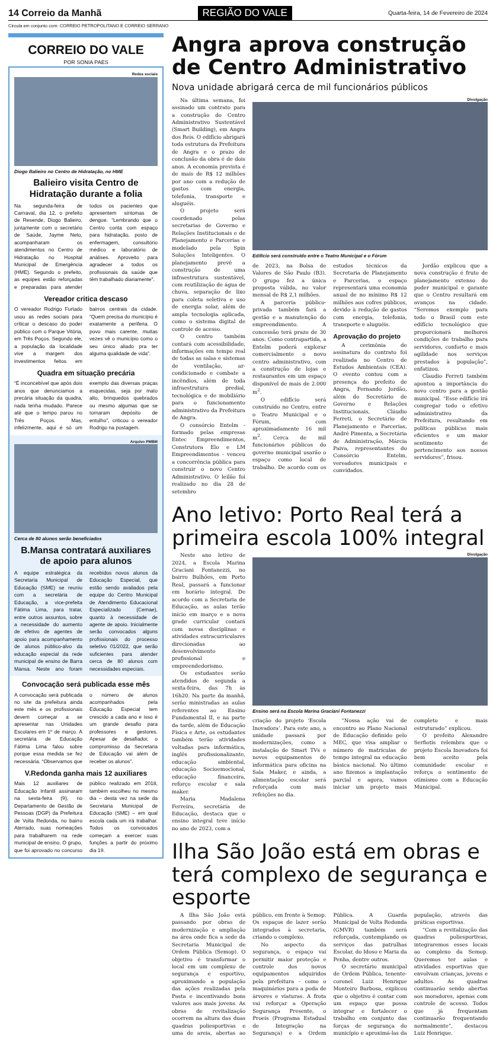14 Correio da Manhã REGIÃO DO VALE Quarta-feira, 14 de Fevereiro de 2024
Circula em conjunto com: CORREIO PETROPOLITANO E CORREIO SERRANO
CORREIO DO VALE
POR SONIA PAES
Redes sociais
Diogo Balieiro no Centro de Hidratação, no HME
Balieiro visita Centro de Hidratação durante a folia
Na segunda-feira de Carnaval, dia 12, o prefeito de Resende, Diogo Balieiro, juntamente com o secretário de Saúde, Jayme Neto, acompanharam os atendimentos no Centro de Hidratação no Hospital Municipal de Emergência (HME). Segundo o prefeito, as equipes estão reforçadas e preparadas para atender todos os pacientes que apresentem sintomas de dengue. “Lembrando que o Centro conta com espaço para hidratação, posto de enfermagem, consultório médico e laboratório de análises. Aproveito para agradecer a todos os profissionais da saúde que têm trabalhado diariamente”.
Vereador critica descaso
O vereador Rodrigo Furtado usou as redes sociais para criticar o descaso do poder público com o Parque Vitória, em Três Poços. Segundo ele, a população da localidade vive a margem dos investimentos feitos em bairros centrais da cidade. “Quem precisa do município é exatamente a periferia. O povo mais carente, muitas vezes vê o município como o seu único aliado pra ter alguma qualidade de vida”.
Quadra em situação precária
“É inconcebível que após dois anos que denunciamos a precária situação da quadra, nada tenha mudado. Parece até que o tempo parou no Três Poços. Mas, infelizmente, aqui é só um exemplo das diversas praças esquecidas, seja por mato alto, brinquedos quebrados ou mesmo algumas que se tornaram depósito de entulho”, criticou o vereador Rodrigo na postagem.
Arquivo PMBM
Cerca de 80 alunos serão beneficiados
B.Mansa contratará auxiliares de apoio para alunos
A equipe estratégica da Secretaria Municipal de Educação (SME) se reuniu com a secretária de Educação, a vice-prefeita Fátima Lima, para tratar, entre outros assuntos, sobre a necessidade do aumento de efetivo de agentes de apoio para acompanhamento de alunos público-alvo da educação especial da rede municipal de ensino de Barra Mansa. Neste ano foram recebidos novos alunos da Educação Especial, que estão sendo avaliados pela equipe do Centro Municipal de Atendimento Educacional Especializado (Cemae), quanto à necessidade de agente de apoio. Inicialmente serão convocados alguns profissionais do processo seletivo 01/2022, que serão suficientes para atender cerca de 80 alunos com necessidades especiais.
Convocação será publicada esse mês
A convocação será publicada no site da prefeitura ainda este mês e os profissionais devem começar a se apresentar nas Unidades Escolares em 1º de março. A secretária de Educação Fátima Lima falou sobre porque essa medida se fez necessária. “Observamos que o número de alunos acompanhados pela Educação Especial tem crescido a cada ano e isso é um grande desafio para professores e gestores. Apesar de desafiador, o compromisso da Secretaria de Educação vai além de receber os alunos”.
V.Redonda ganha mais 12 auxiliares
Mais 12 auxiliares de Educação Infantil assinaram na sexta-feira (9), no Departamento de Gestão de Pessoas (DGP) da Prefeitura de Volta Redonda, no bairro Aterrado, suas nomeações para trabalharem na rede municipal de ensino. O grupo, que foi aprovado no concurso público realizado em 2018, também escolheu no mesmo dia – desta vez na sede da Secretaria Municipal de Educação (SME) – em qual escola cada um irá trabalhar. Todos os convocados começam a exercer suas funções a partir do próximo dia 19.
Angra aprova construção de Centro Administrativo
Nova unidade abrigará cerca de mil funcionários públicos
Na última semana, foi assinado um contrato para a construção do Centro Administrativo Sustentável (Smart Building), em Angra dos Reis. O edifício abrigará toda estrutura da Prefeitura de Angra e o prazo de conclusão da obra é de dois anos. A economia prevista é de mais de R$ 12 milhões por ano com a redução de gastos com energia, telefonia, transporte e aluguéis.
O projeto será coordenado pelas secretarias de Governo e Relações Institucionais e de Planejamento e Parcerias e modelado pela Spin Soluções Inteligentes. O planejamento prevê a construção de uma infraestrutura sustentável, com reutilização de água de chuva, separação de lixo para coleta seletiva e uso de energia solar, além de ampla tecnologia aplicada, como o sistema digital de controle de acesso.
O centro também contará com acessibilidade, informações em tempo real de todas as salas e sistemas de ventilação, ar-condicionado e combate a incêndios, além de toda infraestrutura predial, tecnológica e de mobiliário para o funcionamento administrativo da Prefeitura de Angra.
O consórcio Entelm - formado pelas empresas Entec Empreendimentos, Construtora Elo e LM Empreendimentos - venceu a concorrência pública para construir o novo Centro Administrativo. O leilão foi realizado no dia 28 de setembro
Divulgação
Edifício será construído entre o Teatro Municipal e o Fórum
de 2023, na Bolsa de Valores de São Paulo (B3). O grupo fez a única proposta válida, no valor mensal de R$ 2,1 milhões.
A parceria público-privada também fará a gestão e a manutenção do empreendimento. A concessão terá prazo de 30 anos. Como contrapartida, a Entelm poderá explorar comercialmente o novo centro administrativo, com a construção de lojas e restaurantes em um espaço disponível de mais de 2.000 m<sup>2</sup>.
O edifício será construído no Centro, entre o Teatro Municipal e o Fórum, com aproximadamente 16 mil m<sup>2</sup>. Cerca de mil funcionários públicos do governo municipal usarão o espaço como local de trabalho. De acordo com os estudos técnicos da Secretaria de Planejamento e Parcerias, o espaço representará uma economia anual de no mínimo R$ 12 milhões aos cofres públicos, devido à redução de gastos com energia, telefonia, transporte e aluguéis.
Aprovação do projeto
A cerimônia de assinatura do contrato foi realizada no Centro de Estudos Ambientais (CEA). O evento contou com a presença do prefeito de Angra, Fernando Jordão, além do Secretário de Governo e Relações Institucionais, Cláudio Ferreti, o Secretário de Planejamento e Parcerias, André Pimenta, a Secretária de Administração, Márcia Paiva, representantes do Consórcio Entelm, vereadores municipais e convidados.
Jordão explicou que a nova construção é fruto de planejamento extenso do poder municipal e garante que o Centro resultará em avanços na cidade. “Seremos exemplo para todo o Brasil com este edifício tecnológico que proporcionará melhores condições de trabalho para servidores, conforto e mais agilidade nos serviços prestados à população”, enfatizou.
Claudio Ferreti também apontou a importância do novo centro para a gestão municipal. “Esse edifício irá congregar todo o efetivo administrativo da Prefeitura, resultando em políticas públicas mais eficientes e um maior sentimento de pertencimento aos nossos servidores”, frisou.
Ano letivo: Porto Real terá a primeira escola 100% integral
Neste ano letivo de 2024, a Escola Marina Graciani Fontanezzi, no bairro Bulhões, em Porto Real, passará a funcionar em horário integral. De acordo com a Secretaria de Educação, as aulas terão início em março e a nova grade curricular contará com novas disciplinas e atividades extracurriculares direcionadas ao desenvolvimento profissional e empreendedorismo.
Os estudantes serão atendidos de segunda a sexta-feira, das 7h às 16h20. Na parte da manhã, serão ministradas as aulas referentes ao Ensino Fundamental II, e na parte da tarde, além de Educação Física e Arte, os estudantes também terão atividades voltadas para informática, inglês profissionalizante, educação ambiental, educação Socioemocional, educação financeira, reforço escolar e sala maker.
Maria Madalena Ferreira, secretária de Educação, destaca que o ensino integral teve início no ano de 2023, com a
Divulgação
Ensino será na Escola Marina Graciani Fontanezzi
criação do projeto ‘Escola Inovadora’. Para este ano, a unidade passará por modernizações, como a instalação de Smart TVs e novos equipamentos de informática para oficina na Sala Maker, e ainda, a alimentação escolar será reforçada com mais refeições no dia.
“Nossa ação vai de encontro ao Plano Nacional de Educação definido pelo MEC, que visa ampliar o número de matrículas de tempo integral na educação básica nacional. No último ano fizemos a implantação parcial e agora, vamos iniciar um projeto mais completo e mais estruturado” explicou.
O prefeito Alexandre Serfiotis relembra que o projeto Escola Inovadora foi bem aceito pela comunidade escolar e reforça o sentimento de otimismo com a Educação Municipal.
Ilha São João está em obras e terá complexo de segurança e esporte
A Ilha São João está passando por obras de modernização e ampliação na área onde fica a sede da Secretaria Municipal de Ordem Pública (Semop). O objetivo é transformar o local em um complexo de segurança e esportivo, aproximando a população das ações realizadas pela Pasta e incentivando bons valores aos mais jovens. As obras de revitalização ocorrem na altura das duas quadras poliesportivas e uma de areia, abertas ao público, em frente à Semop. Os espaços de lazer serão integrados à secretaria, criando o complexo.
No aspecto da segurança, o espaço vai permitir maior proteção e controle dos novos equipamentos adquiridos pela prefeitura - como o maquinários para a poda de árvores e viaturas. A frota vai reforçar a Operação Segurança Presente, o Proeis (Programa Estadual de Integração na Segurança) e a Ordem Pública. A Guarda Municipal de Volta Redonda (GMVR) também será reforçada, contemplando os serviços das patrulhas Escolar, do Idoso e Maria da Penha, dentre outros.
O secretário municipal de Ordem Pública, tenente-coronel Luiz Henrique Monteiro Barbosa, explicou que o objetivo é contar com um espaço que possa integrar e fortalecer o trabalho em conjunto das forças de segurança do município e aproximá-las da população, através das práticas esportivas.
“Com a revitalização das quadras poliesportivas, integraremos esses locais ao complexo da Semop. Queremos ter aulas e atividades esportivas que envolvam crianças, jovens e adultos. As quadras continuarão sendo abertas aos moradores, apenas com controle de acesso. Todos que já frequentam continuarão frequentando normalmente”, destacou Luiz Henrique.